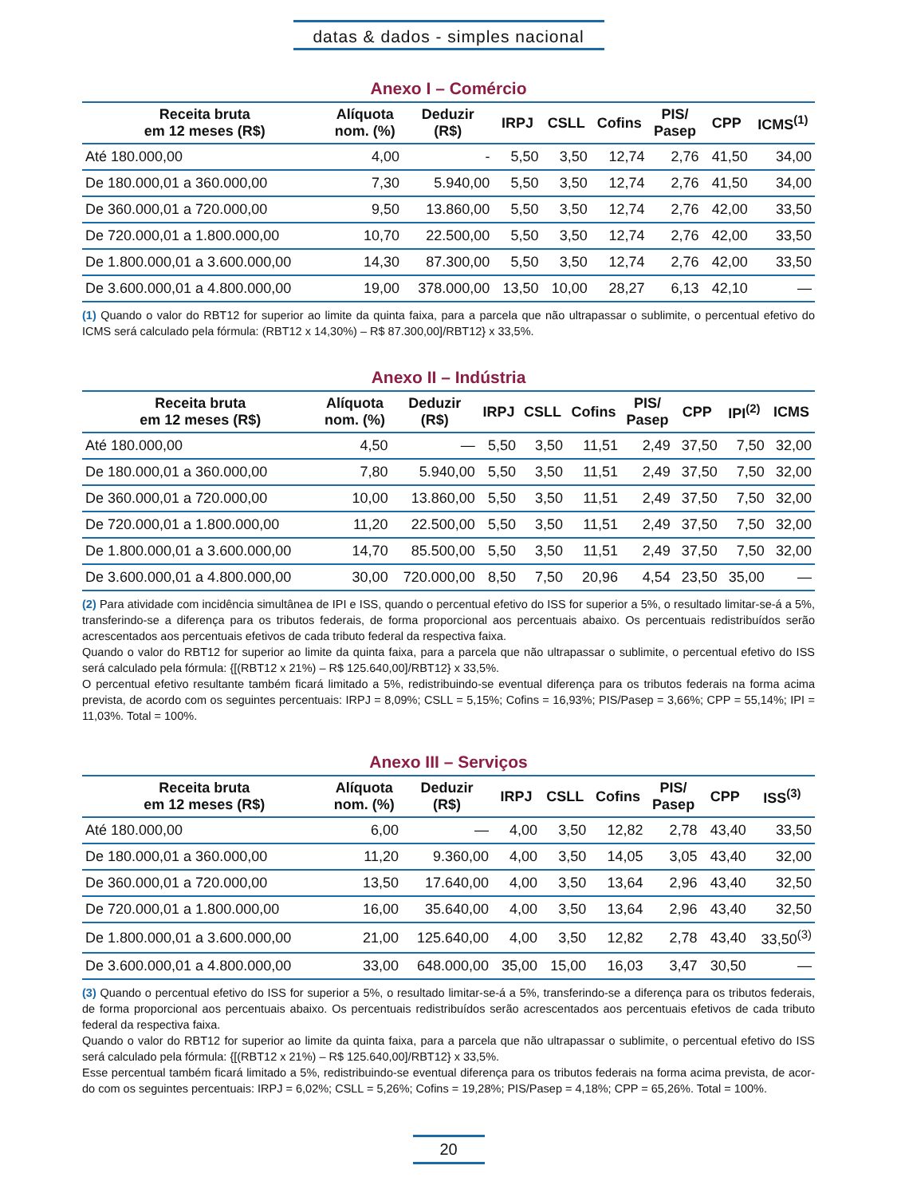datas & dados - simples nacional
Anexo I – Comércio
| Receita bruta em 12 meses (R$) | Alíquota nom. (%) | Deduzir (R$) | IRPJ | CSLL | Cofins | PIS/ Pasep | CPP | ICMS<sup>(1)</sup> |
| --- | --- | --- | --- | --- | --- | --- | --- | --- |
| Até 180.000,00 | 4,00 | - | 5,50 | 3,50 | 12,74 | 2,76 | 41,50 | 34,00 |
| De 180.000,01 a 360.000,00 | 7,30 | 5.940,00 | 5,50 | 3,50 | 12,74 | 2,76 | 41,50 | 34,00 |
| De 360.000,01 a 720.000,00 | 9,50 | 13.860,00 | 5,50 | 3,50 | 12,74 | 2,76 | 42,00 | 33,50 |
| De 720.000,01 a 1.800.000,00 | 10,70 | 22.500,00 | 5,50 | 3,50 | 12,74 | 2,76 | 42,00 | 33,50 |
| De 1.800.000,01 a 3.600.000,00 | 14,30 | 87.300,00 | 5,50 | 3,50 | 12,74 | 2,76 | 42,00 | 33,50 |
| De 3.600.000,01 a 4.800.000,00 | 19,00 | 378.000,00 | 13,50 | 10,00 | 28,27 | 6,13 | 42,10 | — |
(1) Quando o valor do RBT12 for superior ao limite da quinta faixa, para a parcela que não ultrapassar o sublimite, o percentual efetivo do ICMS será calculado pela fórmula: (RBT12 x 14,30%) – R$ 87.300,00]/RBT12} x 33,5%.
Anexo II – Indústria
| Receita bruta em 12 meses (R$) | Alíquota nom. (%) | Deduzir (R$) | IRPJ | CSLL | Cofins | PIS/ Pasep | CPP | IPI<sup>(2)</sup> | ICMS |
| --- | --- | --- | --- | --- | --- | --- | --- | --- | --- |
| Até 180.000,00 | 4,50 | — | 5,50 | 3,50 | 11,51 | 2,49 | 37,50 | 7,50 | 32,00 |
| De 180.000,01 a 360.000,00 | 7,80 | 5.940,00 | 5,50 | 3,50 | 11,51 | 2,49 | 37,50 | 7,50 | 32,00 |
| De 360.000,01 a 720.000,00 | 10,00 | 13.860,00 | 5,50 | 3,50 | 11,51 | 2,49 | 37,50 | 7,50 | 32,00 |
| De 720.000,01 a 1.800.000,00 | 11,20 | 22.500,00 | 5,50 | 3,50 | 11,51 | 2,49 | 37,50 | 7,50 | 32,00 |
| De 1.800.000,01 a 3.600.000,00 | 14,70 | 85.500,00 | 5,50 | 3,50 | 11,51 | 2,49 | 37,50 | 7,50 | 32,00 |
| De 3.600.000,01 a 4.800.000,00 | 30,00 | 720.000,00 | 8,50 | 7,50 | 20,96 | 4,54 | 23,50 | 35,00 | — |
(2) Para atividade com incidência simultânea de IPI e ISS, quando o percentual efetivo do ISS for superior a 5%, o resultado limitar-se-á a 5%, transferindo-se a diferença para os tributos federais, de forma proporcional aos percentuais abaixo. Os percentuais redistribuídos serão acrescentados aos percentuais efetivos de cada tributo federal da respectiva faixa.
Quando o valor do RBT12 for superior ao limite da quinta faixa, para a parcela que não ultrapassar o sublimite, o percentual efetivo do ISS será calculado pela fórmula: {[(RBT12 x 21%) – R$ 125.640,00]/RBT12} x 33,5%.
O percentual efetivo resultante também ficará limitado a 5%, redistribuindo-se eventual diferença para os tributos federais na forma acima prevista, de acordo com os seguintes percentuais: IRPJ = 8,09%; CSLL = 5,15%; Cofins = 16,93%; PIS/Pasep = 3,66%; CPP = 55,14%; IPI = 11,03%. Total = 100%.
Anexo III – Serviços
| Receita bruta em 12 meses (R$) | Alíquota nom. (%) | Deduzir (R$) | IRPJ | CSLL | Cofins | PIS/ Pasep | CPP | ISS<sup>(3)</sup> |
| --- | --- | --- | --- | --- | --- | --- | --- | --- |
| Até 180.000,00 | 6,00 | — | 4,00 | 3,50 | 12,82 | 2,78 | 43,40 | 33,50 |
| De 180.000,01 a 360.000,00 | 11,20 | 9.360,00 | 4,00 | 3,50 | 14,05 | 3,05 | 43,40 | 32,00 |
| De 360.000,01 a 720.000,00 | 13,50 | 17.640,00 | 4,00 | 3,50 | 13,64 | 2,96 | 43,40 | 32,50 |
| De 720.000,01 a 1.800.000,00 | 16,00 | 35.640,00 | 4,00 | 3,50 | 13,64 | 2,96 | 43,40 | 32,50 |
| De 1.800.000,01 a 3.600.000,00 | 21,00 | 125.640,00 | 4,00 | 3,50 | 12,82 | 2,78 | 43,40 | 33,50<sup>(3)</sup> |
| De 3.600.000,01 a 4.800.000,00 | 33,00 | 648.000,00 | 35,00 | 15,00 | 16,03 | 3,47 | 30,50 | — |
(3) Quando o percentual efetivo do ISS for superior a 5%, o resultado limitar-se-á a 5%, transferindo-se a diferença para os tributos federais, de forma proporcional aos percentuais abaixo. Os percentuais redistribuídos serão acrescentados aos percentuais efetivos de cada tributo federal da respectiva faixa.
Quando o valor do RBT12 for superior ao limite da quinta faixa, para a parcela que não ultrapassar o sublimite, o percentual efetivo do ISS será calculado pela fórmula: {[(RBT12 x 21%) – R$ 125.640,00]/RBT12} x 33,5%.
Esse percentual também ficará limitado a 5%, redistribuindo-se eventual diferença para os tributos federais na forma acima prevista, de acor-do com os seguintes percentuais: IRPJ = 6,02%; CSLL = 5,26%; Cofins = 19,28%; PIS/Pasep = 4,18%; CPP = 65,26%. Total = 100%.
20